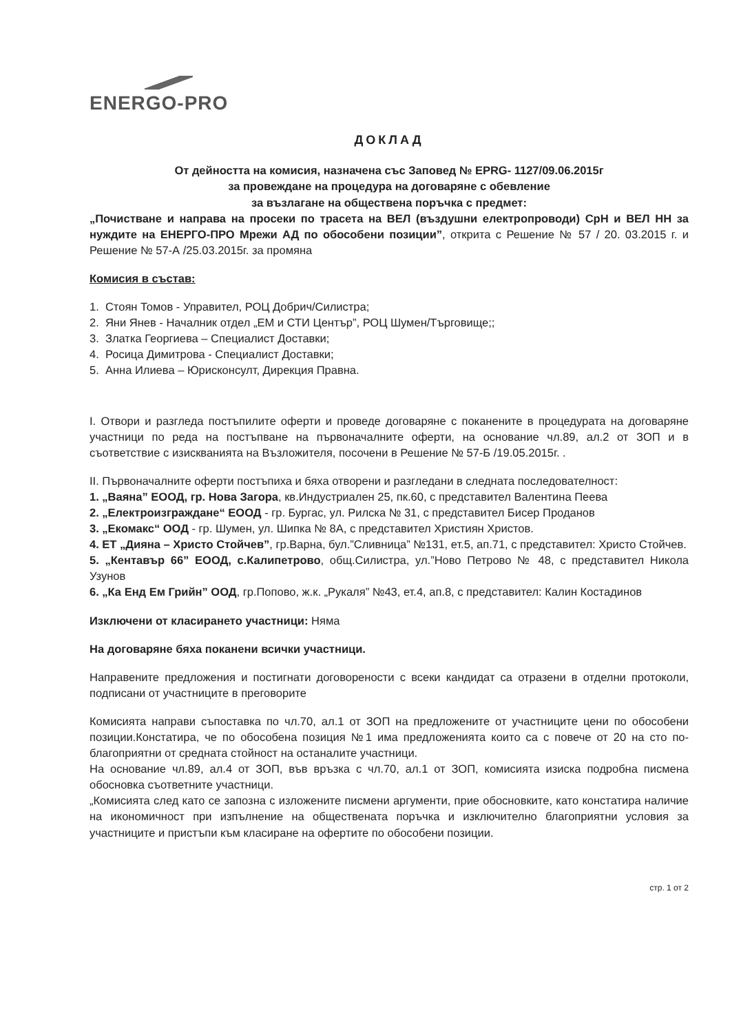ENERGO-PRO
ДОКЛАД
От дейността на комисия, назначена със Заповед № EPRG- 1127/09.06.2015г
за провеждане на процедура на договаряне с обевление
за възлагане на обществена поръчка с предмет:
„Почистване и направа на просеки по трасета на ВЕЛ (въздушни електропроводи) СрН и ВЕЛ НН за нуждите на ЕНЕРГО-ПРО Мрежи АД по обособени позиции”, открита с Решение № 57 / 20. 03.2015 г. и Решение № 57-А /25.03.2015г. за промяна
Комисия в състав:
1. Стоян Томов - Управител, РОЦ Добрич/Силистра;
2. Яни Янев - Началник отдел „ЕМ и СТИ Център”, РОЦ Шумен/Търговище;;
3. Златка Георгиева – Специалист Доставки;
4. Росица Димитрова - Специалист Доставки;
5. Анна Илиева – Юрисконсулт, Дирекция Правна.
I. Отвори и разгледа постъпилите оферти и проведе договаряне с поканените в процедурата на договаряне участници по реда на постъпване на първоначалните оферти, на основание чл.89, ал.2 от ЗОП и в съответствие с изискванията на Възложителя, посочени в Решение № 57-Б /19.05.2015г. .
II. Първоначалните оферти постъпиха и бяха отворени и разгледани в следната последователност:
1. „Ваяна” ЕООД, гр. Нова Загора, кв.Индустриален 25, пк.60, с представител Валентина Пеева
2. „Електроизграждане“ ЕООД - гр. Бургас, ул. Рилска № 31, с представител Бисер Проданов
3. „Екомакс“ ООД - гр. Шумен, ул. Шипка № 8А, с представител Християн Христов.
4. ЕТ „Дияна – Христо Стойчев”, гр.Варна, бул.”Сливница” №131, ет.5, ап.71, с представител: Христо Стойчев.
5. „Кентавър 66” ЕООД, с.Калипетрово, общ.Силистра, ул.”Ново Петрово № 48, с представител Никола Узунов
6. „Ка Енд Ем Грийн” ООД, гр.Попово, ж.к. „Рукаля” №43, ет.4, ап.8, с представител: Калин Костадинов
Изключени от класирането участници: Няма
На договаряне бяха поканени всички участници.
Направените предложения и постигнати договорености с всеки кандидат са отразени в отделни протоколи, подписани от участниците в преговорите
Комисията направи съпоставка по чл.70, ал.1 от ЗОП на предложените от участниците цени по обособени позиции.Констатира, че по обособена позиция №1 има предложенията които са с повече от 20 на сто по-благоприятни от средната стойност на останалите участници.
На основание чл.89, ал.4 от ЗОП, във връзка с чл.70, ал.1 от ЗОП, комисията изиска подробна писмена обосновка съответните участници.
„Комисията след като се запозна с изложените писмени аргументи, прие обосновките, като констатира наличие на икономичност при изпълнение на обществената поръчка и изключително благоприятни условия за участниците и пристъпи към класиране на офертите по обособени позиции.
стр. 1 от 2